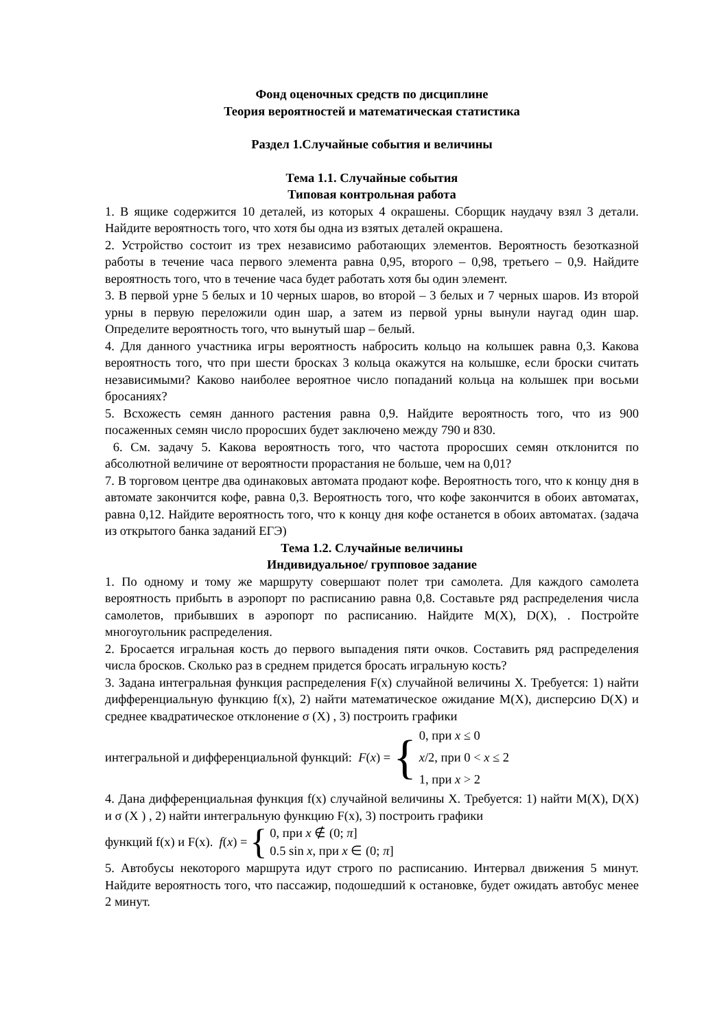Фонд оценочных средств по дисциплине
Теория вероятностей и математическая статистика
Раздел 1.Случайные события и величины
Тема 1.1. Случайные события
Типовая контрольная работа
1. В ящике содержится 10 деталей, из которых 4 окрашены. Сборщик наудачу взял 3 детали. Найдите вероятность того, что хотя бы одна из взятых деталей окрашена.
2. Устройство состоит из трех независимо работающих элементов. Вероятность безотказной работы в течение часа первого элемента равна 0,95, второго – 0,98, третьего – 0,9. Найдите вероятность того, что в течение часа будет работать хотя бы один элемент.
3. В первой урне 5 белых и 10 черных шаров, во второй – 3 белых и 7 черных шаров. Из второй урны в первую переложили один шар, а затем из первой урны вынули наугад один шар. Определите вероятность того, что вынутый шар – белый.
4. Для данного участника игры вероятность набросить кольцо на колышек равна 0,3. Какова вероятность того, что при шести бросках 3 кольца окажутся на колышке, если броски считать независимыми? Каково наиболее вероятное число попаданий кольца на колышек при восьми бросаниях?
5. Всхожесть семян данного растения равна 0,9. Найдите вероятность того, что из 900 посаженных семян число проросших будет заключено между 790 и 830.
6. См. задачу 5. Какова вероятность того, что частота проросших семян отклонится по абсолютной величине от вероятности прорастания не больше, чем на 0,01?
7. В торговом центре два одинаковых автомата продают кофе. Вероятность того, что к концу дня в автомате закончится кофе, равна 0,3. Вероятность того, что кофе закончится в обоих автоматах, равна 0,12. Найдите вероятность того, что к концу дня кофе останется в обоих автоматах. (задача из открытого банка заданий ЕГЭ)
Тема 1.2. Случайные величины
Индивидуальное/ групповое задание
1. По одному и тому же маршруту совершают полет три самолета. Для каждого самолета вероятность прибыть в аэропорт по расписанию равна 0,8. Составьте ряд распределения числа самолетов, прибывших в аэропорт по расписанию. Найдите M(X), D(X), . Постройте многоугольник распределения.
2. Бросается игральная кость до первого выпадения пяти очков. Составить ряд распределения числа бросков. Сколько раз в среднем придется бросать игральную кость?
3. Задана интегральная функция распределения F(x) случайной величины X. Требуется: 1) найти дифференциальную функцию f(x), 2) найти математическое ожидание M(X), дисперсию D(X) и среднее квадратическое отклонение σ (X) , 3) построить графики
интегральной и дифференциальной функций: F(x) = {
0, при x ≤ 0
x/2, при 0 < x ≤ 2
1, при x > 2
4. Дана дифференциальная функция f(x) случайной величины X. Требуется: 1) найти M(X), D(X) и σ (X ) , 2) найти интегральную функцию F(x), 3) построить графики
функций f(x) и F(x). f(x) = {
0, при x ∉ (0; π]
0.5 sin x, при x ∈ (0; π]
5. Автобусы некоторого маршрута идут строго по расписанию. Интервал движения 5 минут. Найдите вероятность того, что пассажир, подошедший к остановке, будет ожидать автобус менее 2 минут.